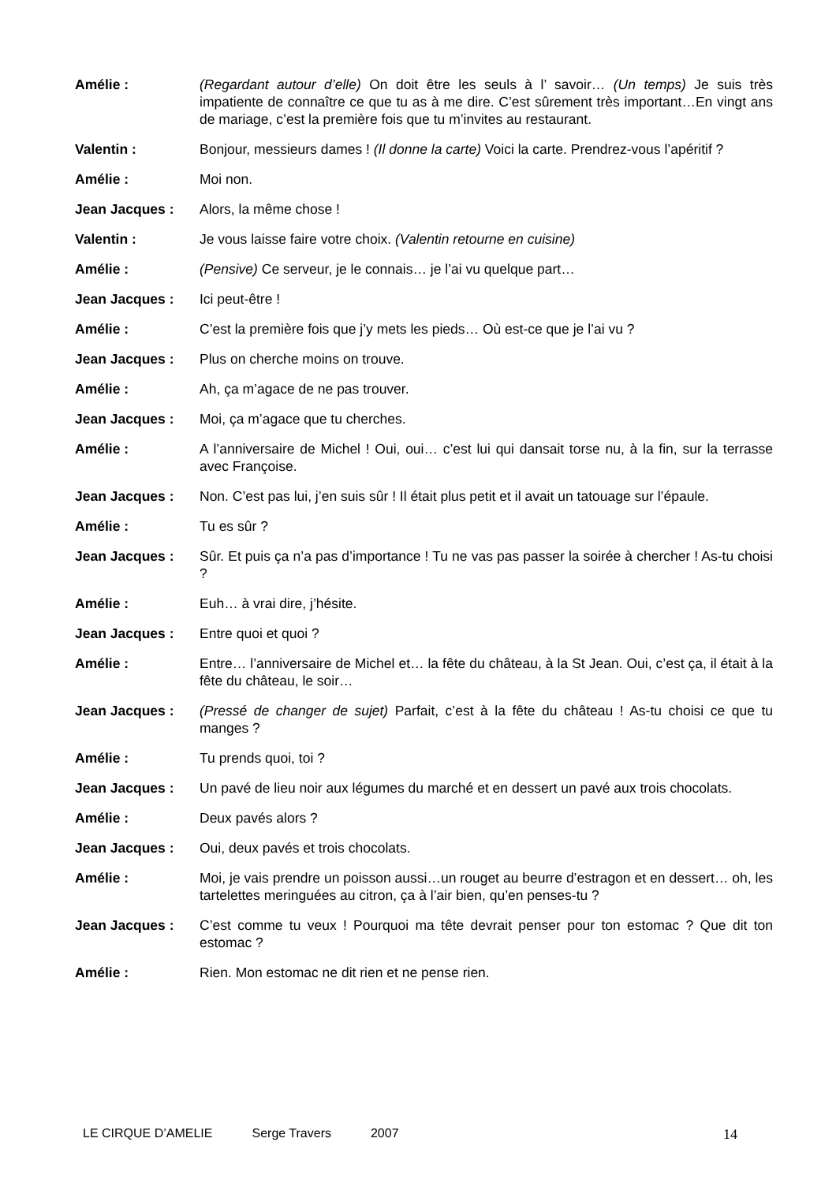Amélie : (Regardant autour d’elle) On doit être les seuls à l’ savoir… (Un temps) Je suis très impatiente de connaître ce que tu as à me dire. C’est sûrement très important…En vingt ans de mariage, c’est la première fois que tu m’invites au restaurant.
Valentin : Bonjour, messieurs dames ! (Il donne la carte) Voici la carte. Prendrez-vous l’apéritif ?
Amélie : Moi non.
Jean Jacques : Alors, la même chose !
Valentin : Je vous laisse faire votre choix. (Valentin retourne en cuisine)
Amélie : (Pensive) Ce serveur, je le connais… je l’ai vu quelque part…
Jean Jacques : Ici peut-être !
Amélie : C’est la première fois que j’y mets les pieds… Où est-ce que je l’ai vu ?
Jean Jacques : Plus on cherche moins on trouve.
Amélie : Ah, ça m’agace de ne pas trouver.
Jean Jacques : Moi, ça m’agace que tu cherches.
Amélie : A l’anniversaire de Michel ! Oui, oui… c’est lui qui dansait torse nu, à la fin, sur la terrasse avec Françoise.
Jean Jacques : Non. C’est pas lui, j’en suis sûr ! Il était plus petit et il avait un tatouage sur l’épaule.
Amélie : Tu es sûr ?
Jean Jacques : Sûr. Et puis ça n’a pas d’importance ! Tu ne vas pas passer la soirée à chercher ! As-tu choisi ?
Amélie : Euh… à vrai dire, j’hésite.
Jean Jacques : Entre quoi et quoi ?
Amélie : Entre… l’anniversaire de Michel et… la fête du château, à la St Jean. Oui, c’est ça, il était à la fête du château, le soir…
Jean Jacques : (Pressé de changer de sujet) Parfait, c’est à la fête du château ! As-tu choisi ce que tu manges ?
Amélie : Tu prends quoi, toi ?
Jean Jacques : Un pavé de lieu noir aux légumes du marché et en dessert un pavé aux trois chocolats.
Amélie : Deux pavés alors ?
Jean Jacques : Oui, deux pavés et trois chocolats.
Amélie : Moi, je vais prendre un poisson aussi…un rouget au beurre d’estragon et en dessert… oh, les tartelettes meringuées au citron, ça à l’air bien, qu’en penses-tu ?
Jean Jacques : C’est comme tu veux ! Pourquoi ma tête devrait penser pour ton estomac ? Que dit ton estomac ?
Amélie : Rien. Mon estomac ne dit rien et ne pense rien.
LE CIRQUE D’AMELIE Serge Travers 2007 14